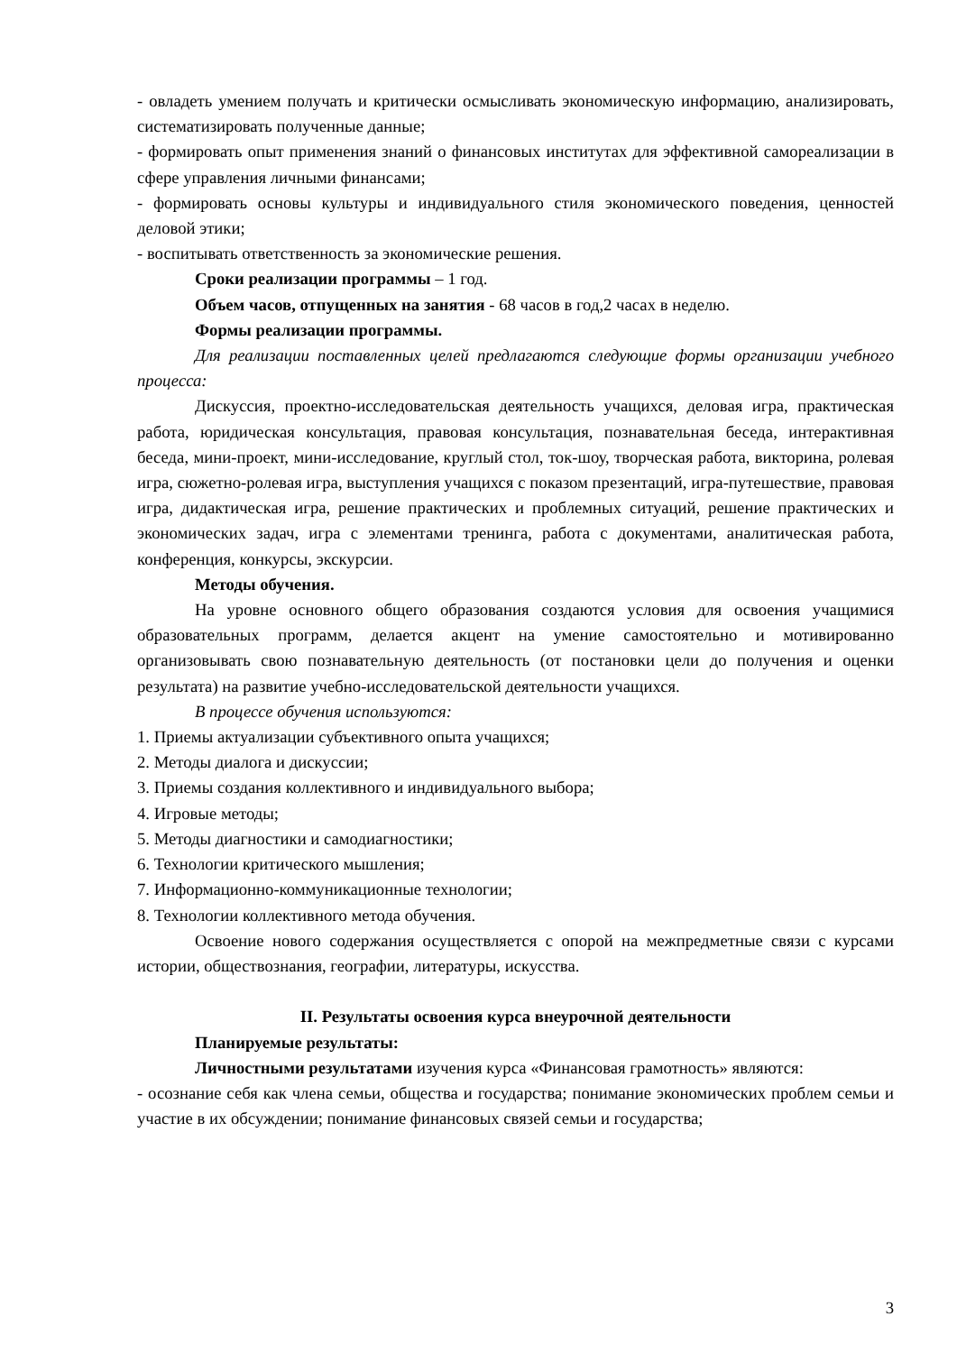- овладеть умением получать и критически осмысливать экономическую информацию, анализировать, систематизировать полученные данные;
- формировать опыт применения знаний о финансовых институтах для эффективной самореализации в сфере управления личными финансами;
- формировать основы культуры и индивидуального стиля экономического поведения, ценностей деловой этики;
- воспитывать ответственность за экономические решения.
Сроки реализации программы – 1 год.
Объем часов, отпущенных на занятия - 68 часов в год,2 часах в неделю.
Формы реализации программы.
Для реализации поставленных целей предлагаются следующие формы организации учебного процесса:
Дискуссия, проектно-исследовательская деятельность учащихся, деловая игра, практическая работа, юридическая консультация, правовая консультация, познавательная беседа, интерактивная беседа, мини-проект, мини-исследование, круглый стол, ток-шоу, творческая работа, викторина, ролевая игра, сюжетно-ролевая игра, выступления учащихся с показом презентаций, игра-путешествие, правовая игра, дидактическая игра, решение практических и проблемных ситуаций, решение практических и экономических задач, игра с элементами тренинга, работа с документами, аналитическая работа, конференция, конкурсы, экскурсии.
Методы обучения.
На уровне основного общего образования создаются условия для освоения учащимися образовательных программ, делается акцент на умение самостоятельно и мотивированно организовывать свою познавательную деятельность (от постановки цели до получения и оценки результата) на развитие учебно-исследовательской деятельности учащихся.
В процессе обучения используются:
1. Приемы актуализации субъективного опыта учащихся;
2. Методы диалога и дискуссии;
3. Приемы создания коллективного и индивидуального выбора;
4. Игровые методы;
5. Методы диагностики и самодиагностики;
6. Технологии критического мышления;
7. Информационно-коммуникационные технологии;
8. Технологии коллективного метода обучения.
Освоение нового содержания осуществляется с опорой на межпредметные связи с курсами истории, обществознания, географии, литературы, искусства.
II. Результаты освоения курса внеурочной деятельности
Планируемые результаты:
Личностными результатами изучения курса «Финансовая грамотность» являются:
- осознание себя как члена семьи, общества и государства; понимание экономических проблем семьи и участие в их обсуждении; понимание финансовых связей семьи и государства;
3